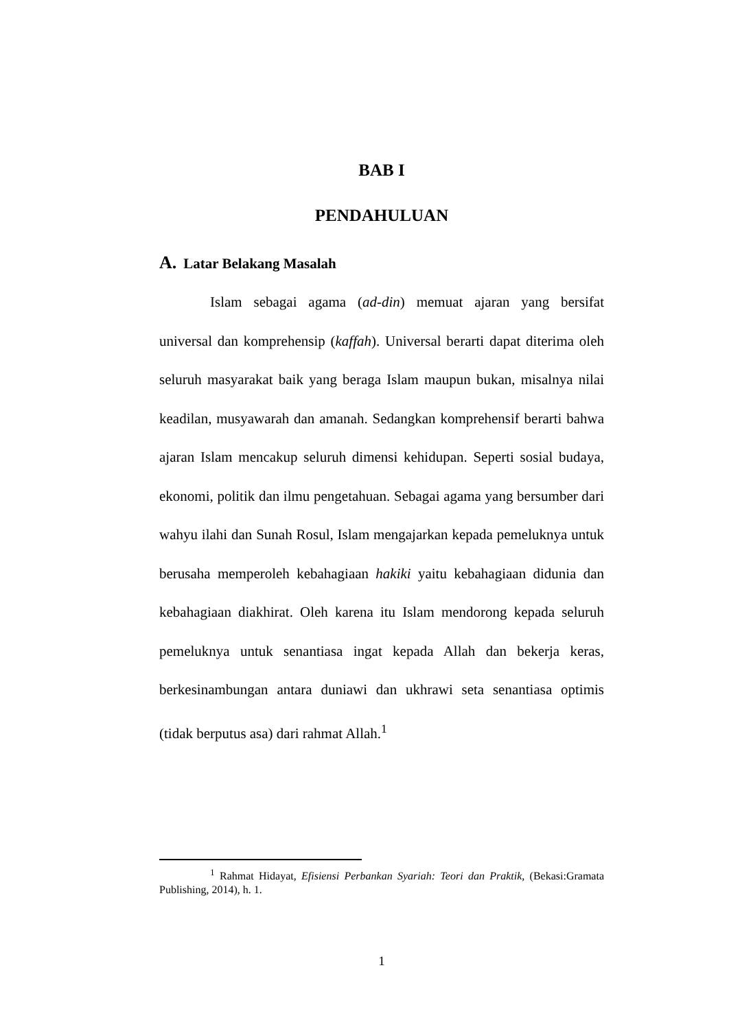BAB I
PENDAHULUAN
A. Latar Belakang Masalah
Islam sebagai agama (ad-din) memuat ajaran yang bersifat universal dan komprehensip (kaffah). Universal berarti dapat diterima oleh seluruh masyarakat baik yang beraga Islam maupun bukan, misalnya nilai keadilan, musyawarah dan amanah. Sedangkan komprehensif berarti bahwa ajaran Islam mencakup seluruh dimensi kehidupan. Seperti sosial budaya, ekonomi, politik dan ilmu pengetahuan. Sebagai agama yang bersumber dari wahyu ilahi dan Sunah Rosul, Islam mengajarkan kepada pemeluknya untuk berusaha memperoleh kebahagiaan hakiki yaitu kebahagiaan didunia dan kebahagiaan diakhirat. Oleh karena itu Islam mendorong kepada seluruh pemeluknya untuk senantiasa ingat kepada Allah dan bekerja keras, berkesinambungan antara duniawi dan ukhrawi seta senantiasa optimis (tidak berputus asa) dari rahmat Allah.<sup>1</sup>
<sup>1</sup> Rahmat Hidayat, Efisiensi Perbankan Syariah: Teori dan Praktik, (Bekasi:Gramata Publishing, 2014), h. 1.
1